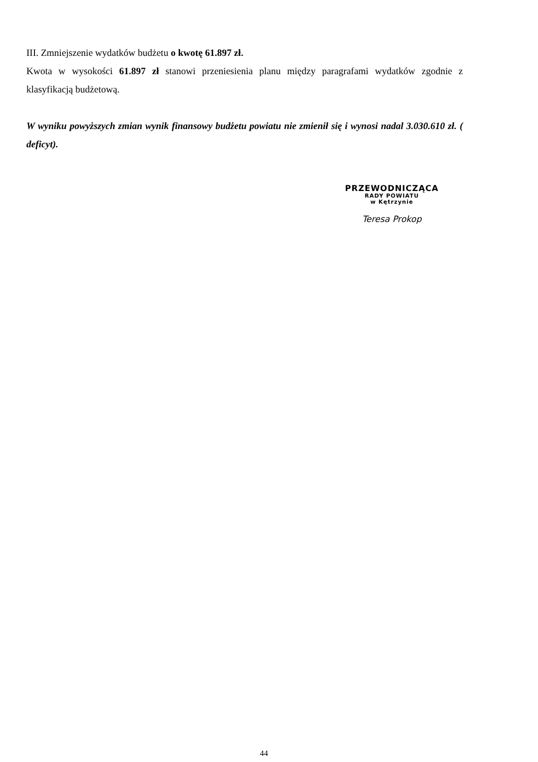III. Zmniejszenie wydatków budżetu o kwotę 61.897 zł.
Kwota w wysokości 61.897 zł stanowi przeniesienia planu między paragrafami wydatków zgodnie z klasyfikacją budżetową.
W wyniku powyższych zmian wynik finansowy budżetu powiatu nie zmienił się i wynosi nadal 3.030.610 zł. ( deficyt).
PRZEWODNICZĄCA
RADY POWIATU
w Kętrzynie
Teresa Prokop
44